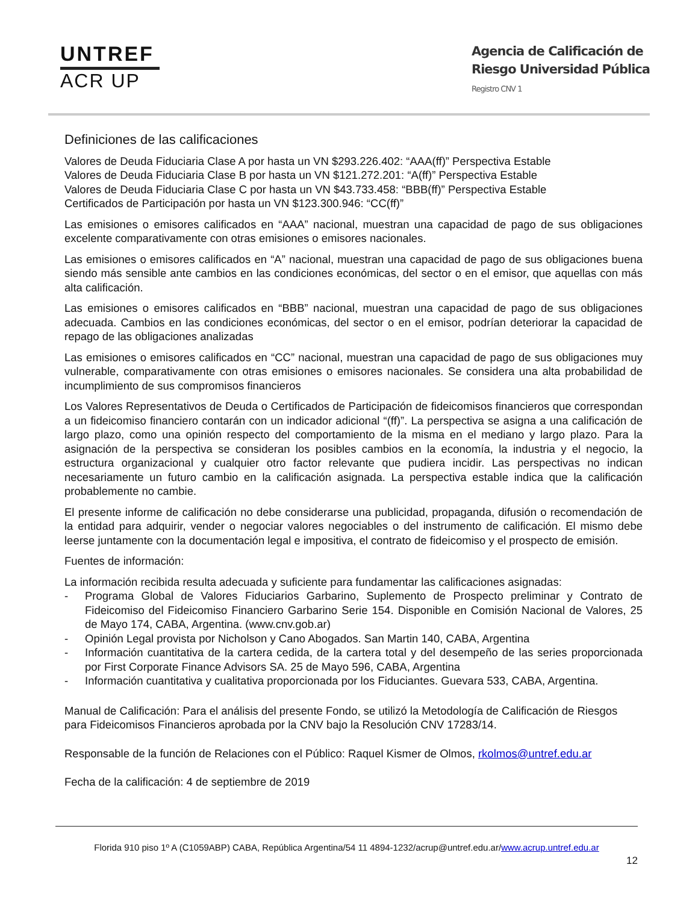UNTREF
ACR UP
Agencia de Calificación de
Riesgo Universidad Pública
Registro CNV 1
Definiciones de las calificaciones
Valores de Deuda Fiduciaria Clase A por hasta un VN $293.226.402: “AAA(ff)” Perspectiva Estable
Valores de Deuda Fiduciaria Clase B por hasta un VN $121.272.201: “A(ff)” Perspectiva Estable
Valores de Deuda Fiduciaria Clase C por hasta un VN $43.733.458: “BBB(ff)” Perspectiva Estable
Certificados de Participación por hasta un VN $123.300.946: “CC(ff)”
Las emisiones o emisores calificados en “AAA” nacional, muestran una capacidad de pago de sus obligaciones excelente comparativamente con otras emisiones o emisores nacionales.
Las emisiones o emisores calificados en “A” nacional, muestran una capacidad de pago de sus obligaciones buena siendo más sensible ante cambios en las condiciones económicas, del sector o en el emisor, que aquellas con más alta calificación.
Las emisiones o emisores calificados en “BBB” nacional, muestran una capacidad de pago de sus obligaciones adecuada. Cambios en las condiciones económicas, del sector o en el emisor, podrían deteriorar la capacidad de repago de las obligaciones analizadas
Las emisiones o emisores calificados en “CC” nacional, muestran una capacidad de pago de sus obligaciones muy vulnerable, comparativamente con otras emisiones o emisores nacionales. Se considera una alta probabilidad de incumplimiento de sus compromisos financieros
Los Valores Representativos de Deuda o Certificados de Participación de fideicomisos financieros que correspondan a un fideicomiso financiero contarán con un indicador adicional “(ff)”. La perspectiva se asigna a una calificación de largo plazo, como una opinión respecto del comportamiento de la misma en el mediano y largo plazo. Para la asignación de la perspectiva se consideran los posibles cambios en la economía, la industria y el negocio, la estructura organizacional y cualquier otro factor relevante que pudiera incidir. Las perspectivas no indican necesariamente un futuro cambio en la calificación asignada. La perspectiva estable indica que la calificación probablemente no cambie.
El presente informe de calificación no debe considerarse una publicidad, propaganda, difusión o recomendación de la entidad para adquirir, vender o negociar valores negociables o del instrumento de calificación. El mismo debe leerse juntamente con la documentación legal e impositiva, el contrato de fideicomiso y el prospecto de emisión.
Fuentes de información:
La información recibida resulta adecuada y suficiente para fundamentar las calificaciones asignadas:
- Programa Global de Valores Fiduciarios Garbarino, Suplemento de Prospecto preliminar y Contrato de Fideicomiso del Fideicomiso Financiero Garbarino Serie 154. Disponible en Comisión Nacional de Valores, 25 de Mayo 174, CABA, Argentina. (www.cnv.gob.ar)
- Opinión Legal provista por Nicholson y Cano Abogados. San Martin 140, CABA, Argentina
- Información cuantitativa de la cartera cedida, de la cartera total y del desempeño de las series proporcionada por First Corporate Finance Advisors SA. 25 de Mayo 596, CABA, Argentina
- Información cuantitativa y cualitativa proporcionada por los Fiduciantes. Guevara 533, CABA, Argentina.
Manual de Calificación: Para el análisis del presente Fondo, se utilizó la Metodología de Calificación de Riesgos para Fideicomisos Financieros aprobada por la CNV bajo la Resolución CNV 17283/14.
Responsable de la función de Relaciones con el Público: Raquel Kismer de Olmos, rkolmos@untref.edu.ar
Fecha de la calificación: 4 de septiembre de 2019
Florida 910 piso 1º A (C1059ABP) CABA, República Argentina/54 11 4894-1232/acrup@untref.edu.ar/www.acrup.untref.edu.ar
12